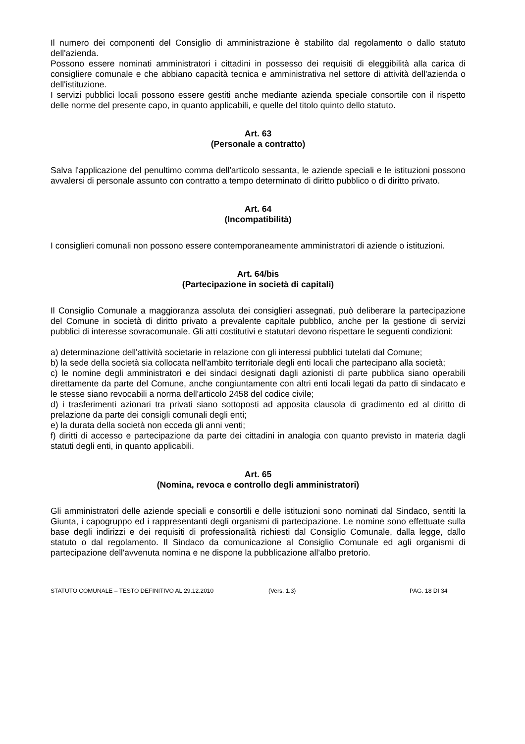Il numero dei componenti del Consiglio di amministrazione è stabilito dal regolamento o dallo statuto dell'azienda.
Possono essere nominati amministratori i cittadini in possesso dei requisiti di eleggibilità alla carica di consigliere comunale e che abbiano capacità tecnica e amministrativa nel settore di attività dell'azienda o dell'istituzione.
I servizi pubblici locali possono essere gestiti anche mediante azienda speciale consortile con il rispetto delle norme del presente capo, in quanto applicabili, e quelle del titolo quinto dello statuto.
Art. 63
(Personale a contratto)
Salva l'applicazione del penultimo comma dell'articolo sessanta, le aziende speciali e le istituzioni possono avvalersi di personale assunto con contratto a tempo determinato di diritto pubblico o di diritto privato.
Art. 64
(Incompatibilità)
I consiglieri comunali non possono essere contemporaneamente amministratori di aziende o istituzioni.
Art. 64/bis
(Partecipazione in società di capitali)
Il Consiglio Comunale a maggioranza assoluta dei consiglieri assegnati, può deliberare la partecipazione del Comune in società di diritto privato a prevalente capitale pubblico, anche per la gestione di servizi pubblici di interesse sovracomunale. Gli atti costitutivi e statutari devono rispettare le seguenti condizioni:
a) determinazione dell'attività societarie in relazione con gli interessi pubblici tutelati dal Comune;
b) la sede della società sia collocata nell'ambito territoriale degli enti locali che partecipano alla società;
c) le nomine degli amministratori e dei sindaci designati dagli azionisti di parte pubblica siano operabili direttamente da parte del Comune, anche congiuntamente con altri enti locali legati da patto di sindacato e le stesse siano revocabili a norma dell'articolo 2458 del codice civile;
d) i trasferimenti azionari tra privati siano sottoposti ad apposita clausola di gradimento ed al diritto di prelazione da parte dei consigli comunali degli enti;
e) la durata della società non ecceda gli anni venti;
f) diritti di accesso e partecipazione da parte dei cittadini in analogia con quanto previsto in materia dagli statuti degli enti, in quanto applicabili.
Art. 65
(Nomina, revoca e controllo degli amministratori)
Gli amministratori delle aziende speciali e consortili e delle istituzioni sono nominati dal Sindaco, sentiti la Giunta, i capogruppo ed i rappresentanti degli organismi di partecipazione. Le nomine sono effettuate sulla base degli indirizzi e dei requisiti di professionalità richiesti dal Consiglio Comunale, dalla legge, dallo statuto o dal regolamento. Il Sindaco da comunicazione al Consiglio Comunale ed agli organismi di partecipazione dell'avvenuta nomina e ne dispone la pubblicazione all'albo pretorio.
STATUTO COMUNALE – TESTO DEFINITIVO AL 29.12.2010 (Vers. 1.3) PAG. 18 DI 34